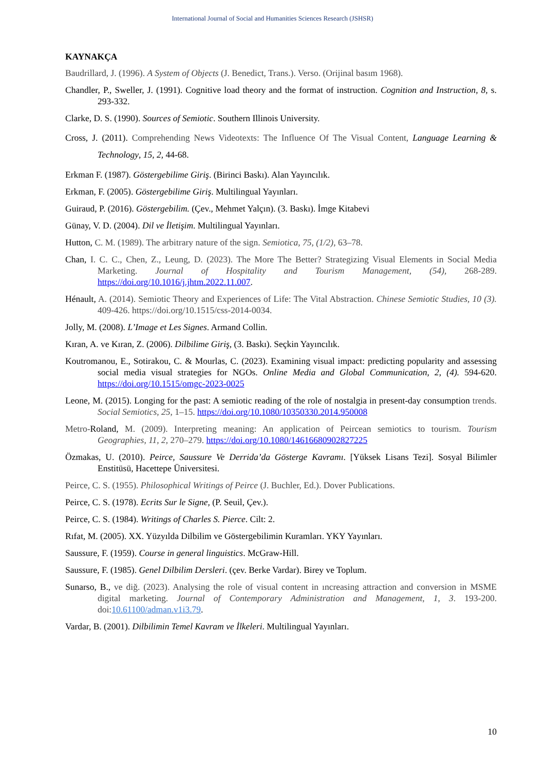International Journal of Social and Humanities Sciences Research (JSHSR)
KAYNAKÇA
Baudrillard, J. (1996). A System of Objects (J. Benedict, Trans.). Verso. (Orijinal basım 1968).
Chandler, P., Sweller, J. (1991). Cognitive load theory and the format of instruction. Cognition and Instruction, 8, s. 293-332.
Clarke, D. S. (1990). Sources of Semiotic. Southern Illinois University.
Cross, J. (2011). Comprehending News Videotexts: The Influence Of The Visual Content, Language Learning & Technology, 15, 2, 44-68.
Erkman F. (1987). Göstergebilime Giriş. (Birinci Baskı). Alan Yayıncılık.
Erkman, F. (2005). Göstergebilime Giriş. Multilingual Yayınları.
Guiraud, P. (2016). Göstergebilim. (Çev., Mehmet Yalçın). (3. Baskı). İmge Kitabevi
Günay, V. D. (2004). Dil ve İletişim. Multilingual Yayınları.
Hutton, C. M. (1989). The arbitrary nature of the sign. Semiotica, 75, (1/2), 63–78.
Chan, I. C. C., Chen, Z., Leung, D. (2023). The More The Better? Strategizing Visual Elements in Social Media Marketing. Journal of Hospitality and Tourism Management, (54), 268-289. https://doi.org/10.1016/j.jhtm.2022.11.007.
Hénault, A. (2014). Semiotic Theory and Experiences of Life: The Vital Abstraction. Chinese Semiotic Studies, 10 (3). 409-426. https://doi.org/10.1515/css-2014-0034.
Jolly, M. (2008). L’Image et Les Signes. Armand Collin.
Kıran, A. ve Kıran, Z. (2006). Dilbilime Giriş, (3. Baskı). Seçkin Yayıncılık.
Koutromanou, E., Sotirakou, C. & Mourlas, C. (2023). Examining visual impact: predicting popularity and assessing social media visual strategies for NGOs. Online Media and Global Communication, 2, (4). 594-620. https://doi.org/10.1515/omgc-2023-0025
Leone, M. (2015). Longing for the past: A semiotic reading of the role of nostalgia in present-day consumption trends. Social Semiotics, 25, 1–15. https://doi.org/10.1080/10350330.2014.950008
Metro-Roland, M. (2009). Interpreting meaning: An application of Peircean semiotics to tourism. Tourism Geographies, 11, 2, 270–279. https://doi.org/10.1080/14616680902827225
Özmakas, U. (2010). Peirce, Saussure Ve Derrida’da Gösterge Kavramı. [Yüksek Lisans Tezi]. Sosyal Bilimler Enstitüsü, Hacettepe Üniversitesi.
Peirce, C. S. (1955). Philosophical Writings of Peirce (J. Buchler, Ed.). Dover Publications.
Peirce, C. S. (1978). Ecrits Sur le Signe, (P. Seuil, Çev.).
Peirce, C. S. (1984). Writings of Charles S. Pierce. Cilt: 2.
Rıfat, M. (2005). XX. Yüzyılda Dilbilim ve Göstergebilimin Kuramları. YKY Yayınları.
Saussure, F. (1959). Course in general linguistics. McGraw-Hill.
Saussure, F. (1985). Genel Dilbilim Dersleri. (çev. Berke Vardar). Birey ve Toplum.
Sunarso, B., ve diğ. (2023). Analysing the role of visual content in ıncreasing attraction and conversion in MSME digital marketing. Journal of Contemporary Administration and Management, 1, 3. 193-200. doi: 10.61100/adman.v1i3.79.
Vardar, B. (2001). Dilbilimin Temel Kavram ve İlkeleri. Multilingual Yayınları.
10